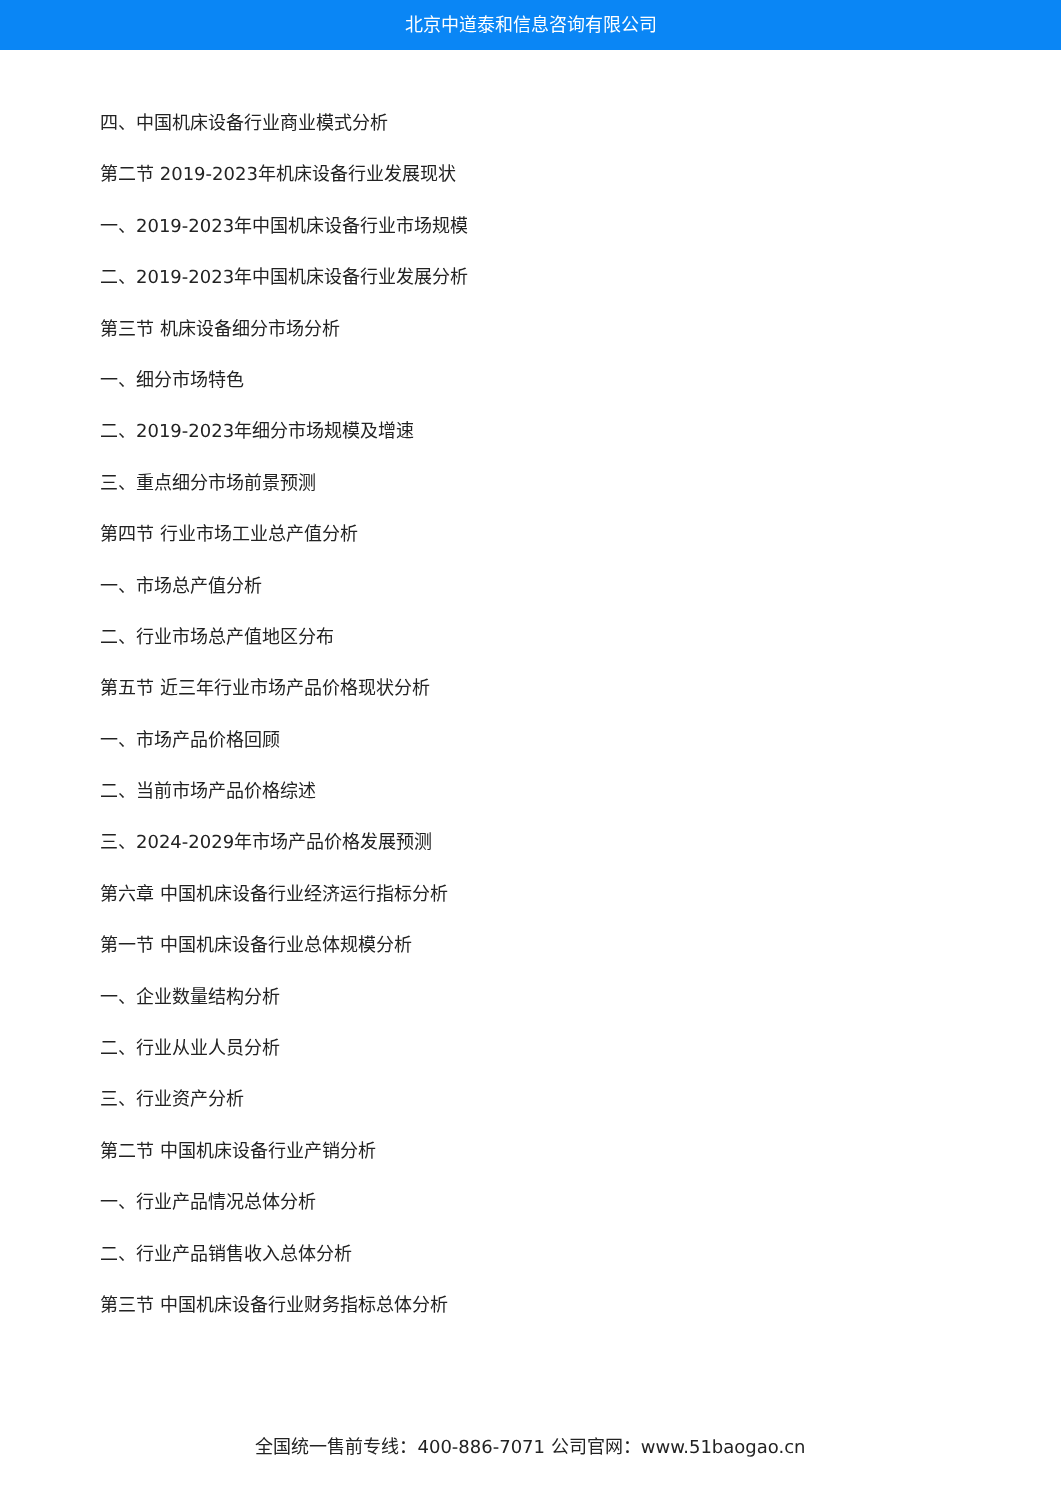北京中道泰和信息咨询有限公司
四、中国机床设备行业商业模式分析
第二节 2019-2023年机床设备行业发展现状
一、2019-2023年中国机床设备行业市场规模
二、2019-2023年中国机床设备行业发展分析
第三节 机床设备细分市场分析
一、细分市场特色
二、2019-2023年细分市场规模及增速
三、重点细分市场前景预测
第四节 行业市场工业总产值分析
一、市场总产值分析
二、行业市场总产值地区分布
第五节 近三年行业市场产品价格现状分析
一、市场产品价格回顾
二、当前市场产品价格综述
三、2024-2029年市场产品价格发展预测
第六章 中国机床设备行业经济运行指标分析
第一节 中国机床设备行业总体规模分析
一、企业数量结构分析
二、行业从业人员分析
三、行业资产分析
第二节 中国机床设备行业产销分析
一、行业产品情况总体分析
二、行业产品销售收入总体分析
第三节 中国机床设备行业财务指标总体分析
全国统一售前专线：400-886-7071 公司官网：www.51baogao.cn